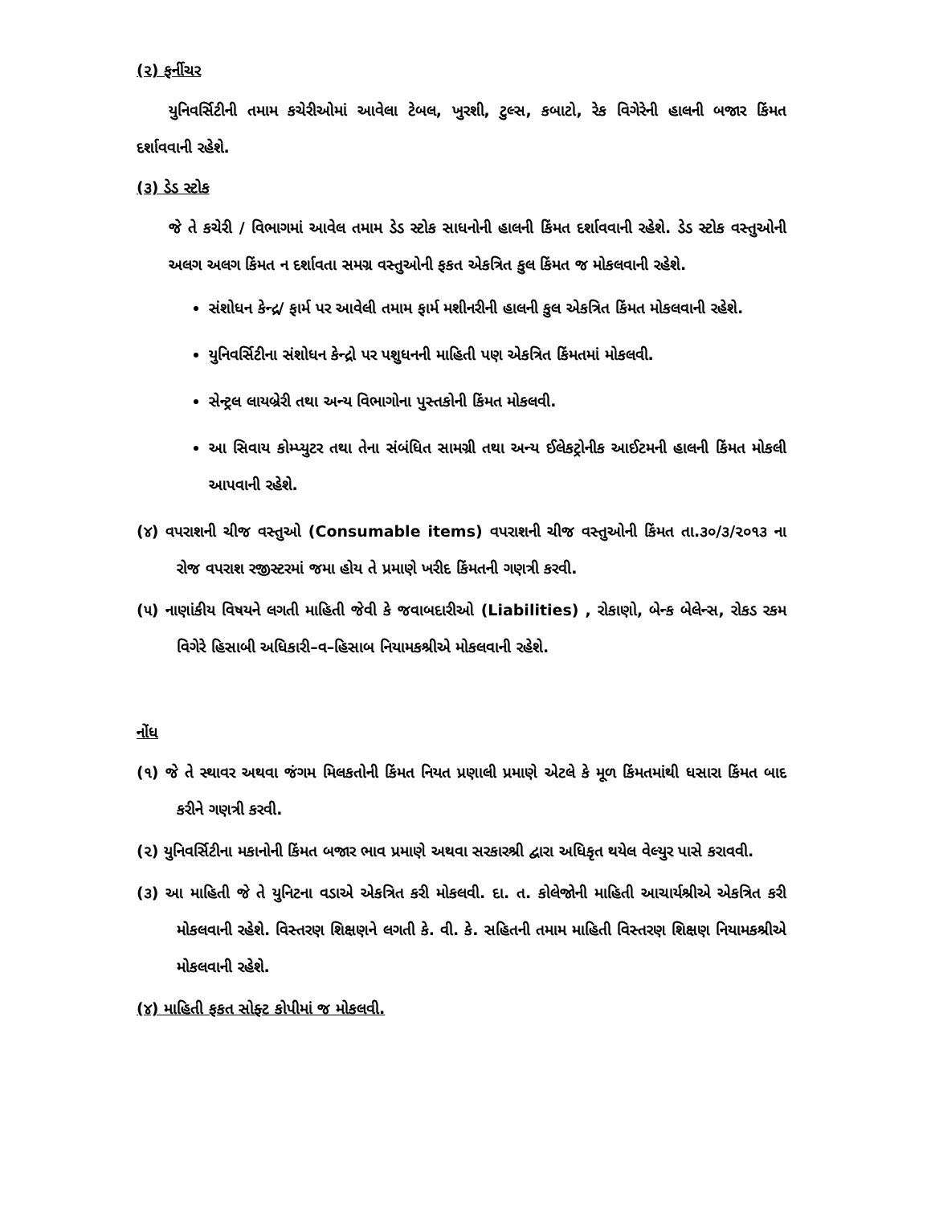(૨) ફર્નીચર
યુનિવર્સિટીની તમામ કચેરીઓમાં આવેલા ટેબલ, ખુરશી, ટુલ્સ, કબાટો, રેક વિગેરેની હાલની બજાર કિંમત દર્શાવવાની રહેશે.
(૩) ડેડ સ્ટોક
જે તે કચેરી / વિભાગમાં આવેલ તમામ ડેડ સ્ટોક સાધનોની હાલની કિંમત દર્શાવવાની રહેશે. ડેડ સ્ટોક વસ્તુઓની અલગ અલગ કિંમત ન દર્શાવતા સમગ્ર વસ્તુઓની ફકત એકત્રિત કુલ કિંમત જ મોકલવાની રહેશે.
સંશોધન કેન્દ્ર/ ફાર્મ પર આવેલી તમામ ફાર્મ મશીનરીની હાલની કુલ એકત્રિત કિંમત મોકલવાની રહેશે.
યુનિવર્સિટીના સંશોધન કેન્દ્રો પર પશુધનની માહિતી પણ એકત્રિત કિંમતમાં મોકલવી.
સેન્ટ્રલ લાયબ્રેરી તથા અન્ય વિભાગોના પુસ્તકોની કિંમત મોકલવી.
આ સિવાય કોમ્પ્યુટર તથા તેના સંબંધિત સામગ્રી તથા અન્ય ઈલેકટ્રોનીક આઈટમની હાલની કિંમત મોકલી આપવાની રહેશે.
(૪) વપરાશની ચીજ વસ્તુઓ (Consumable items) વપરાશની ચીજ વસ્તુઓની કિંમત તા.૩૦/૩/૨૦૧૩ ના રોજ વપરાશ રજીસ્ટરમાં જમા હોય તે પ્રમાણે ખરીદ કિંમતની ગણત્રી કરવી.
(૫) નાણાંકીય વિષયને લગતી માહિતી જેવી કે જવાબદારીઓ (Liabilities) , રોકાણો, બેન્ક બેલેન્સ, રોકડ રકમ વિગેરે હિસાબી અધિકારી–વ–હિસાબ નિયામકશ્રીએ મોકલવાની રહેશે.
નોંધ
(૧) જે તે સ્થાવર અથવા જંગમ મિલકતોની કિંમત નિયત પ્રણાલી પ્રમાણે એટલે કે મૂળ કિંમતમાંથી ધસારા કિંમત બાદ કરીને ગણત્રી કરવી.
(૨) યુનિવર્સિટીના મકાનોની કિંમત બજાર ભાવ પ્રમાણે અથવા સરકારશ્રી દ્વારા અધિકૃત થયેલ વેલ્યુર પાસે કરાવવી.
(૩) આ માહિતી જે તે યુનિટના વડાએ એકત્રિત કરી મોકલવી. દા. ત. કોલેજોની માહિતી આચાર્યશ્રીએ એકત્રિત કરી મોકલવાની રહેશે. વિસ્તરણ શિક્ષણને લગતી કે. વી. કે. સહિતની તમામ માહિતી વિસ્તરણ શિક્ષણ નિયામકશ્રીએ મોકલવાની રહેશે.
(૪) માહિતી ફકત સોફ્ટ કોપીમાં જ મોકલવી.